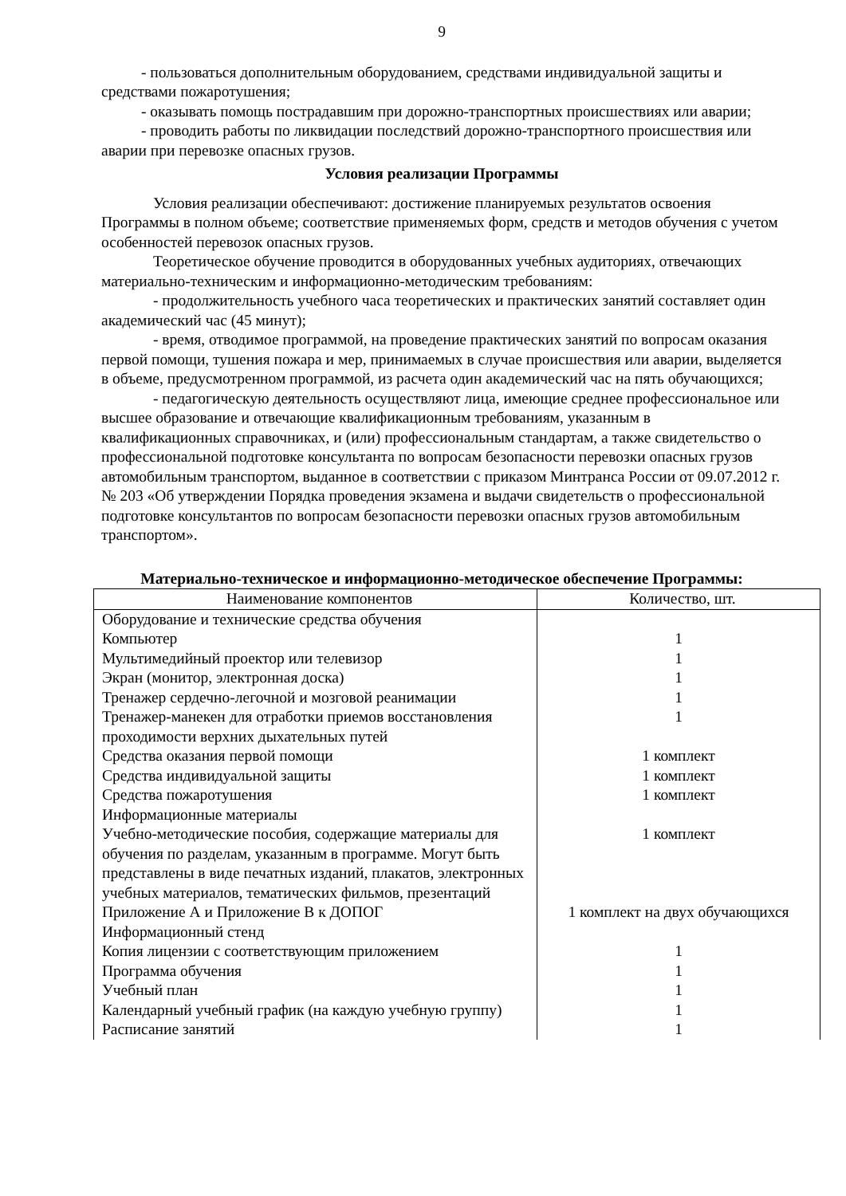9
- пользоваться дополнительным оборудованием, средствами индивидуальной защиты и средствами пожаротушения;
- оказывать помощь пострадавшим при дорожно-транспортных происшествиях или аварии;
- проводить работы по ликвидации последствий дорожно-транспортного происшествия или аварии при перевозке опасных грузов.
Условия реализации Программы
Условия реализации обеспечивают: достижение планируемых результатов освоения Программы в полном объеме; соответствие применяемых форм, средств и методов обучения с учетом особенностей перевозок опасных грузов.
Теоретическое обучение проводится в оборудованных учебных аудиториях, отвечающих материально-техническим и информационно-методическим требованиям:
- продолжительность учебного часа теоретических и практических занятий составляет один академический час (45 минут);
- время, отводимое программой, на проведение практических занятий по вопросам оказания первой помощи, тушения пожара и мер, принимаемых в случае происшествия или аварии, выделяется в объеме, предусмотренном программой, из расчета один академический час на пять обучающихся;
- педагогическую деятельность осуществляют лица, имеющие среднее профессиональное или высшее образование и отвечающие квалификационным требованиям, указанным в квалификационных справочниках, и (или) профессиональным стандартам, а также свидетельство о профессиональной подготовке консультанта по вопросам безопасности перевозки опасных грузов автомобильным транспортом, выданное в соответствии с приказом Минтранса России от 09.07.2012 г. № 203 «Об утверждении Порядка проведения экзамена и выдачи свидетельств о профессиональной подготовке консультантов по вопросам безопасности перевозки опасных грузов автомобильным транспортом».
Материально-техническое и информационно-методическое обеспечение Программы:
| Наименование компонентов | Количество, шт. |
| --- | --- |
| Оборудование и технические средства обучения | |
| Компьютер | 1 |
| Мультимедийный проектор или телевизор | 1 |
| Экран (монитор, электронная доска) | 1 |
| Тренажер сердечно-легочной и мозговой реанимации | 1 |
| Тренажер-манекен для отработки приемов восстановления проходимости верхних дыхательных путей | 1 |
| Средства оказания первой помощи | 1 комплект |
| Средства индивидуальной защиты | 1 комплект |
| Средства пожаротушения | 1 комплект |
| Информационные материалы | |
| Учебно-методические пособия, содержащие материалы для обучения по разделам, указанным в программе. Могут быть представлены в виде печатных изданий, плакатов, электронных учебных материалов, тематических фильмов, презентаций | 1 комплект |
| Приложение А и Приложение В к ДОПОГ | 1 комплект на двух обучающихся |
| Информационный стенд | |
| Копия лицензии с соответствующим приложением | 1 |
| Программа обучения | 1 |
| Учебный план | 1 |
| Календарный учебный график (на каждую учебную группу) | 1 |
| Расписание занятий | 1 |